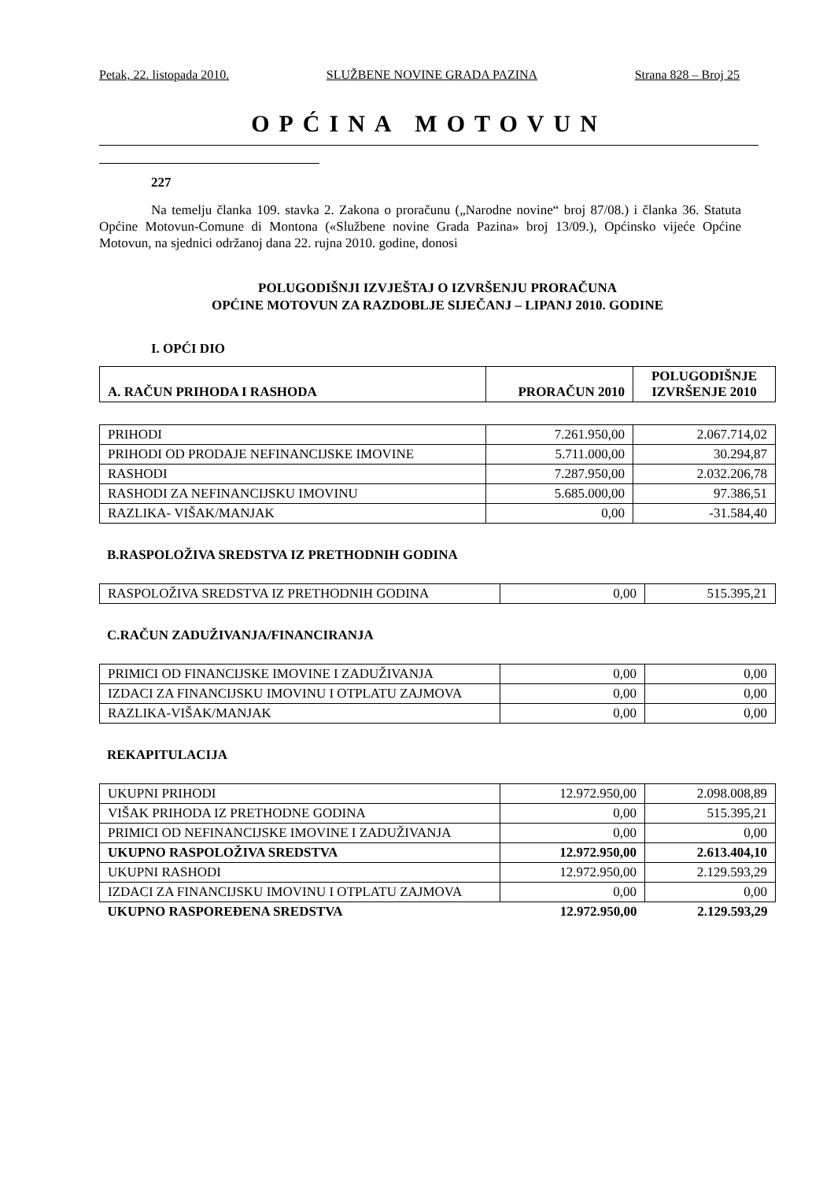Petak, 22. listopada 2010. SLUŽBENE NOVINE GRADA PAZINA Strana 828 – Broj 25
OPĆINA MOTOVUN
227
Na temelju članka 109. stavka 2. Zakona o proračunu („Narodne novine“ broj 87/08.) i članka 36. Statuta Općine Motovun-Comune di Montona («Službene novine Grada Pazina» broj 13/09.), Općinsko vijeće Općine Motovun, na sjednici održanoj dana 22. rujna 2010. godine, donosi
POLUGODIŠNJI IZVJEŠTAJ O IZVRŠENJU PRORAČUNA
OPĆINE MOTOVUN ZA RAZDOBLJE SIJEČANJ – LIPANJ 2010. GODINE
I. OPĆI DIO
| A. RAČUN PRIHODA I RASHODA | PRORAČUN 2010 | POLUGODIŠNJE IZVRŠENJE 2010 |
| --- | --- | --- |
| PRIHODI | 7.261.950,00 | 2.067.714,02 |
| PRIHODI OD PRODAJE NEFINANCIJSKE IMOVINE | 5.711.000,00 | 30.294,87 |
| RASHODI | 7.287.950,00 | 2.032.206,78 |
| RASHODI ZA NEFINANCIJSKU IMOVINU | 5.685.000,00 | 97.386,51 |
| RAZLIKA- VIŠAK/MANJAK | 0,00 | -31.584,40 |
B.RASPOLOŽIVA SREDSTVA IZ PRETHODNIH GODINA
| RASPOLOŽIVA SREDSTVA IZ PRETHODNIH GODINA | 0,00 | 515.395,21 |
C.RAČUN ZADUŽIVANJA/FINANCIRANJA
| PRIMICI OD FINANCIJSKE IMOVINE I ZADUŽIVANJA | 0,00 | 0,00 |
| IZDACI ZA FINANCIJSKU IMOVINU I OTPLATU ZAJMOVA | 0,00 | 0,00 |
| RAZLIKA-VIŠAK/MANJAK | 0,00 | 0,00 |
REKAPITULACIJA
| UKUPNI PRIHODI | 12.972.950,00 | 2.098.008,89 |
| VIŠAK PRIHODA IZ PRETHODNE GODINA | 0,00 | 515.395,21 |
| PRIMICI OD NEFINANCIJSKE IMOVINE I ZADUŽIVANJA | 0,00 | 0,00 |
| UKUPNO RASPOLOŽIVA SREDSTVA | 12.972.950,00 | 2.613.404,10 |
| UKUPNI RASHODI | 12.972.950,00 | 2.129.593,29 |
| IZDACI ZA FINANCIJSKU IMOVINU I OTPLATU ZAJMOVA | 0,00 | 0,00 |
| UKUPNO RASPOREĐENA SREDSTVA | 12.972.950,00 | 2.129.593,29 |